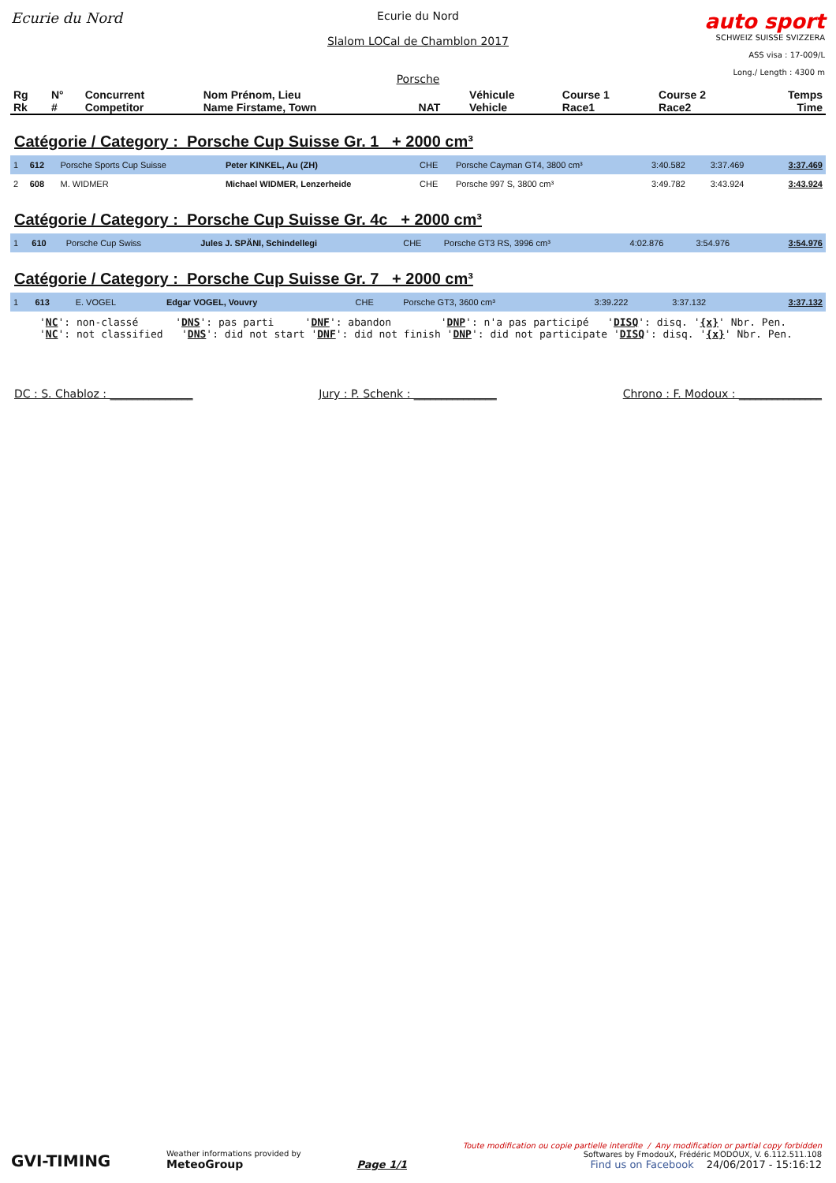Ecurie du Nord
Ecurie du Nord
Slalom LOCal de Chamblon 2017
Porsche
auto sport
SCHWEIZ SUISSE SVIZZERA
ASS visa : 17-009/L
Long./ Length : 4300 m
| Rg Rk | N° # | Concurrent Competitor | Nom Prénom, Lieu Name Firstame, Town | NAT | Véhicule Vehicle | Course 1 Race1 | Course 2 Race2 | Temps Time |
| --- | --- | --- | --- | --- | --- | --- | --- | --- |
Catégorie / Category : Porsche Cup Suisse Gr. 1 + 2000 cm³
| 1 | 612 | Porsche Sports Cup Suisse | Peter KINKEL, Au (ZH) | CHE | Porsche Cayman GT4, 3800 cm³ | 3:40.582 | 3:37.469 | 3:37.469 |
| 2 | 608 | M. WIDMER | Michael WIDMER, Lenzerheide | CHE | Porsche 997 S, 3800 cm³ | 3:49.782 | 3:43.924 | 3:43.924 |
Catégorie / Category : Porsche Cup Suisse Gr. 4c + 2000 cm³
| 1 | 610 | Porsche Cup Swiss | Jules J. SPÄNI, Schindellegi | CHE | Porsche GT3 RS, 3996 cm³ | 4:02.876 | 3:54.976 | 3:54.976 |
Catégorie / Category : Porsche Cup Suisse Gr. 7 + 2000 cm³
| 1 | 613 | E. VOGEL | Edgar VOGEL, Vouvry | CHE | Porsche GT3, 3600 cm³ | 3:39.222 | 3:37.132 | 3:37.132 |
'NC': non-classé 'DNS': pas parti 'DNF': abandon 'DNP': n'a pas participé 'DISQ': disq. '{x}' Nbr. Pen. 'NC': not classified 'DNS': did not start 'DNF': did not finish 'DNP': did not participate 'DISQ': disq. '{x}' Nbr. Pen.
DC : S. Chabloz : _______________ Jury : P. Schenk : _______________ Chrono : F. Modoux : _______________
GVI-TIMING
Weather informations provided by
MeteoGroup
Page 1/1
Toute modification ou copie partielle interdite / Any modification or partial copy forbidden
Softwares by FmodouX, Frédéric MODOUX, V. 6.112.511.108
Find us on Facebook 24/06/2017 - 15:16:12